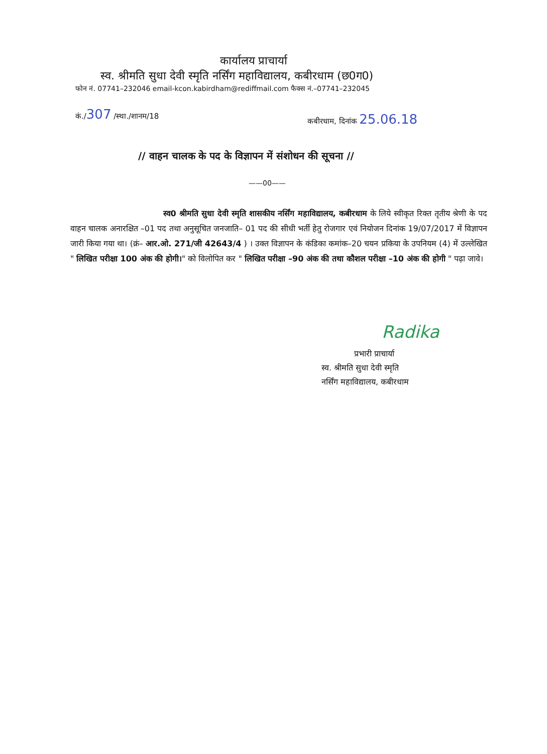कार्यालय प्राचार्या
स्व. श्रीमति सुधा देवी स्मृति नर्सिंग महाविद्यालय, कबीरधाम (छ0ग0)
फोन नं. 07741–232046 email-kcon.kabirdham@rediffmail.com फैक्स नं.–07741–232045
कं./307 /स्था./शानम/18
कबीरधाम, दिनांक 25.06.18
// वाहन चालक के पद के विज्ञापन में संशोधन की सूचना //
——00——
स्व0 श्रीमति सुधा देवी स्मृति शासकीय नर्सिंग महाविद्यालय, कबीरधाम के लिये स्वीकृत रिक्त तृतीय श्रेणी के पद वाहन चालक अनारक्षित –01 पद तथा अनुसूचित जनजाति– 01 पद की सीधी भर्ती हेतु रोजगार एवं नियोजन दिनांक 19/07/2017 में विज्ञापन जारी किया गया था। (क्रं– आर.ओ. 271/जी 42643/4 ) । उक्त विज्ञापन के कंडिका कमांक–20 चयन प्रकिया के उपनियम (4) में उल्लेखित " लिखित परीक्षा 100 अंक की होगी।" को विलोपित कर " लिखित परीक्षा –90 अंक की तथा कौशल परीक्षा –10 अंक की होगी " पढ़ा जावे।
Radika
प्रभारी प्राचार्या
स्व. श्रीमति सुधा देवी स्मृति
नर्सिंग महाविद्यालय, कबीरधाम